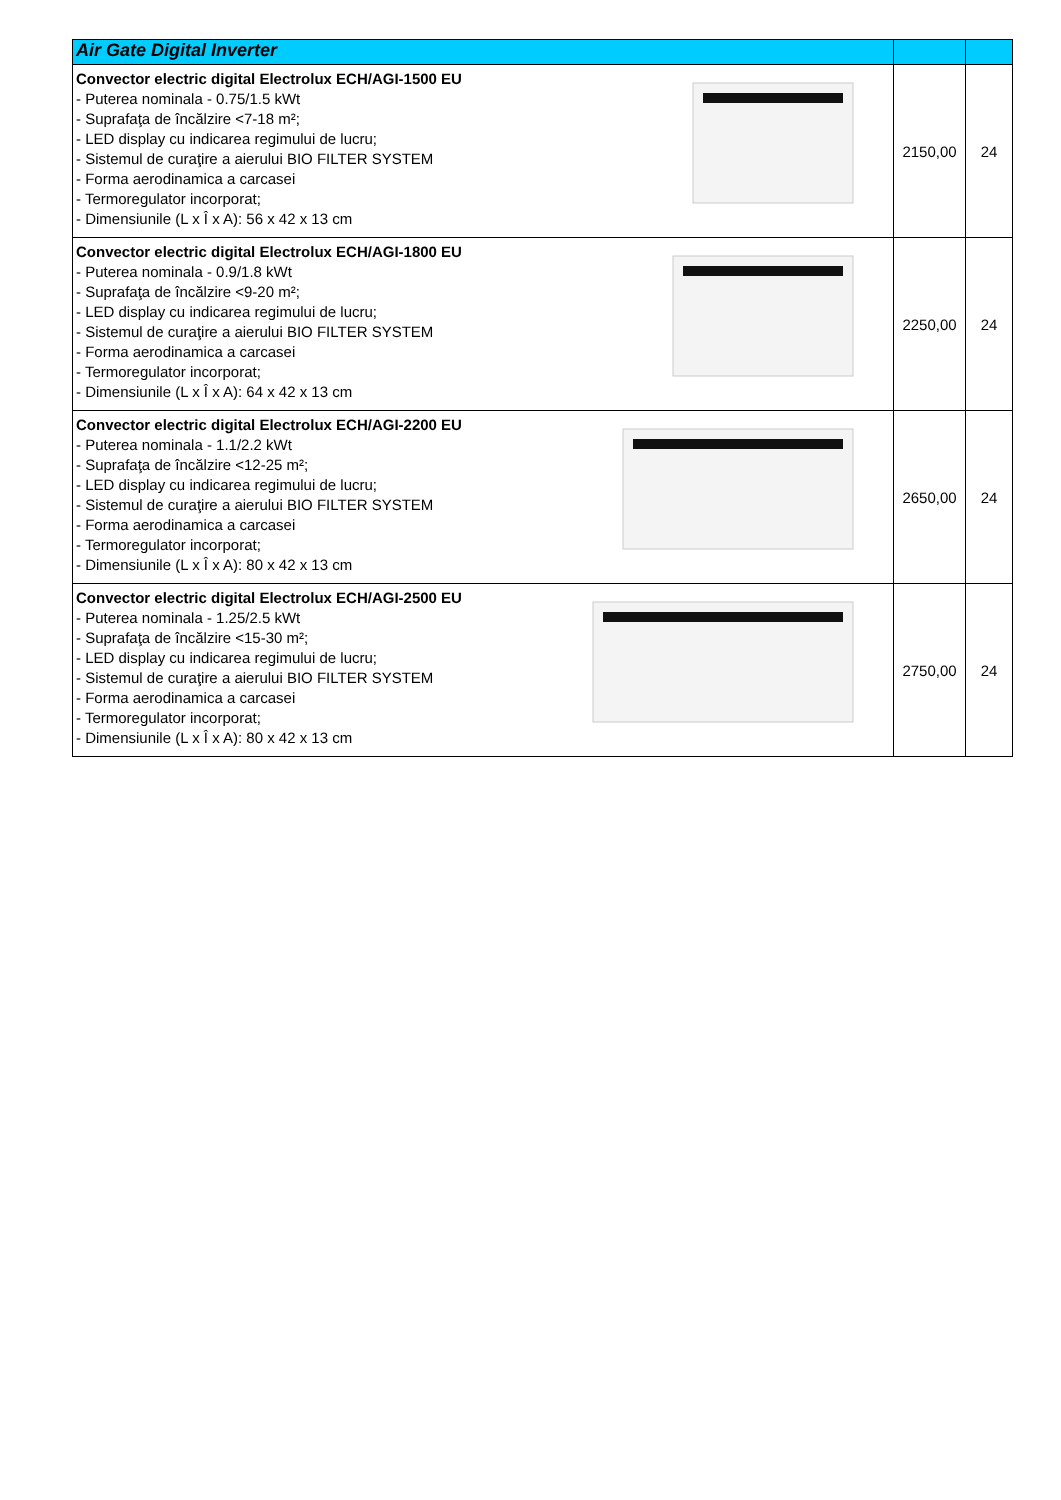| Air Gate Digital Inverter | | |
| --- | --- | --- |
| Convector electric digital Electrolux ECH/AGI-1500 EU - Puterea nominala - 0.75/1.5 kWt - Suprafaţa de încălzire <7-18 m²; - LED display cu indicarea regimului de lucru; - Sistemul de curaţire a aierului BIO FILTER SYSTEM - Forma aerodinamica a carcasei - Termoregulator incorporat; - Dimensiunile (L x Î x A): 56 x 42 x 13 cm | 2150,00 | 24 |
| Convector electric digital Electrolux ECH/AGI-1800 EU - Puterea nominala - 0.9/1.8 kWt - Suprafaţa de încălzire <9-20 m²; - LED display cu indicarea regimului de lucru; - Sistemul de curaţire a aierului BIO FILTER SYSTEM - Forma aerodinamica a carcasei - Termoregulator incorporat; - Dimensiunile (L x Î x A): 64 x 42 x 13 cm | 2250,00 | 24 |
| Convector electric digital Electrolux ECH/AGI-2200 EU - Puterea nominala - 1.1/2.2 kWt - Suprafaţa de încălzire <12-25 m²; - LED display cu indicarea regimului de lucru; - Sistemul de curaţire a aierului BIO FILTER SYSTEM - Forma aerodinamica a carcasei - Termoregulator incorporat; - Dimensiunile (L x Î x A): 80 x 42 x 13 cm | 2650,00 | 24 |
| Convector electric digital Electrolux ECH/AGI-2500 EU - Puterea nominala - 1.25/2.5 kWt - Suprafaţa de încălzire <15-30 m²; - LED display cu indicarea regimului de lucru; - Sistemul de curaţire a aierului BIO FILTER SYSTEM - Forma aerodinamica a carcasei - Termoregulator incorporat; - Dimensiunile (L x Î x A): 80 x 42 x 13 cm | 2750,00 | 24 |